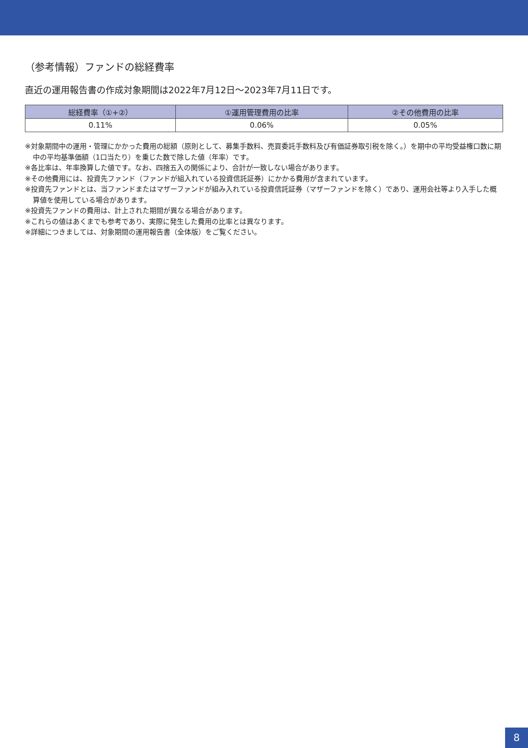（参考情報）ファンドの総経費率
直近の運用報告書の作成対象期間は2022年7月12日～2023年7月11日です。
| 総経費率（①+②） | ①運用管理費用の比率 | ②その他費用の比率 |
| --- | --- | --- |
| 0.11% | 0.06% | 0.05% |
※対象期間中の運用・管理にかかった費用の総額（原則として、募集手数料、売買委託手数料及び有価証券取引税を除く。）を期中の平均受益権口数に期中の平均基準価額（1口当たり）を乗じた数で除した値（年率）です。
※各比率は、年率換算した値です。なお、四捨五入の関係により、合計が一致しない場合があります。
※その他費用には、投資先ファンド（ファンドが組入れている投資信託証券）にかかる費用が含まれています。
※投資先ファンドとは、当ファンドまたはマザーファンドが組み入れている投資信託証券（マザーファンドを除く）であり、運用会社等より入手した概算値を使用している場合があります。
※投資先ファンドの費用は、計上された期間が異なる場合があります。
※これらの値はあくまでも参考であり、実際に発生した費用の比率とは異なります。
※詳細につきましては、対象期間の運用報告書（全体版）をご覧ください。
8